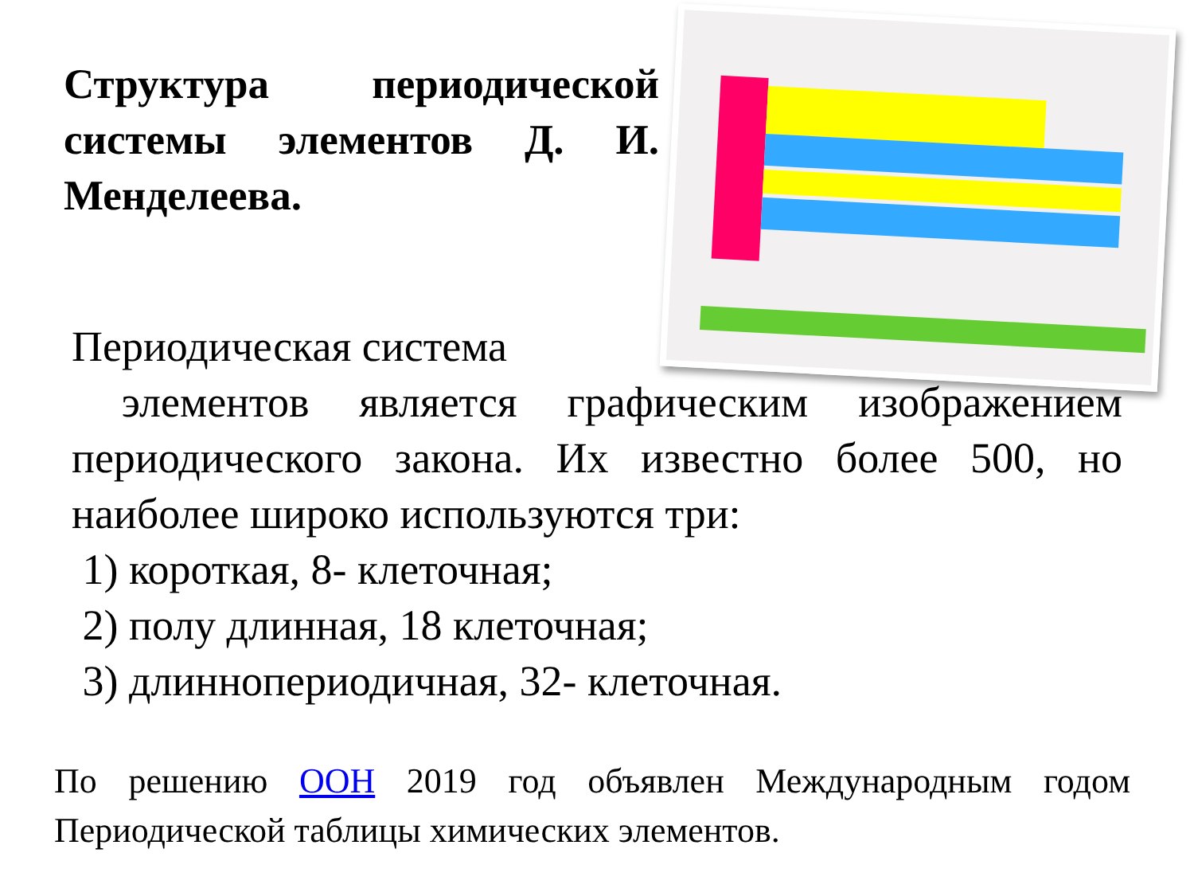Структура периодической системы элементов Д. И. Менделеева.
Периодическая система
элементов является графическим изображением периодического закона. Их известно более 500, но наиболее широко используются три:
1) короткая, 8- клеточная;
2) полу длинная, 18 клеточная;
3) длиннопериодичная, 32- клеточная.
По решению ООН 2019 год объявлен Международным годом Периодической таблицы химических элементов.